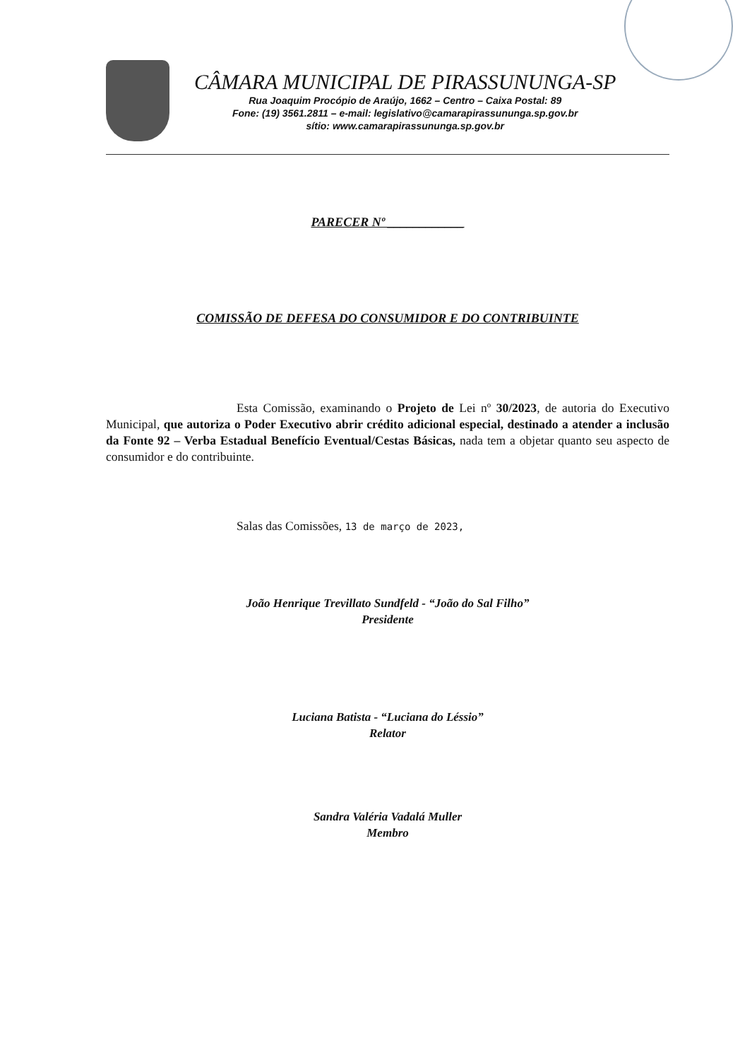CÂMARA MUNICIPAL DE PIRASSUNUNGA-SP
Rua Joaquim Procópio de Araújo, 1662 – Centro – Caixa Postal: 89
Fone: (19) 3561.2811 – e-mail: legislativo@camarapirassununga.sp.gov.br
sítio: www.camarapirassununga.sp.gov.br
PARECER Nº ____________
COMISSÃO DE DEFESA DO CONSUMIDOR E DO CONTRIBUINTE
Esta Comissão, examinando o Projeto de Lei nº 30/2023, de autoria do Executivo Municipal, que autoriza o Poder Executivo abrir crédito adicional especial, destinado a atender a inclusão da Fonte 92 – Verba Estadual Benefício Eventual/Cestas Básicas, nada tem a objetar quanto seu aspecto de consumidor e do contribuinte.
Salas das Comissões, 13 de março de 2023,
João Henrique Trevillato Sundfeld - “João do Sal Filho”
Presidente
Luciana Batista - “Luciana do Léssio”
Relator
Sandra Valéria Vadalá Muller
Membro